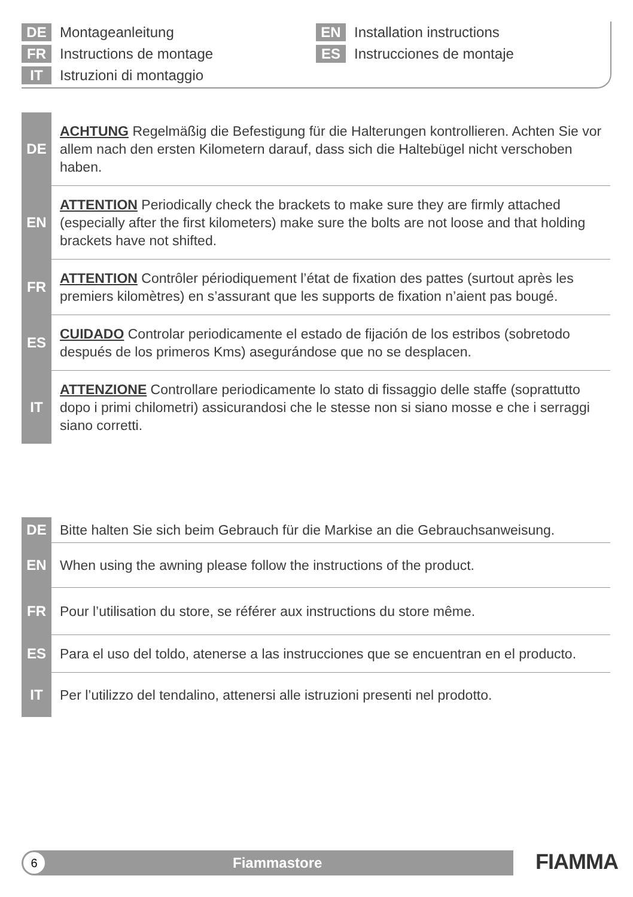DE Montageanleitung
FR Instructions de montage
IT Istruzioni di montaggio
EN Installation instructions
ES Instrucciones de montaje
DE
ACHTUNG Regelmäßig die Befestigung für die Halterungen kontrollieren. Achten Sie vor allem nach den ersten Kilometern darauf, dass sich die Haltebügel nicht verschoben haben.
EN
ATTENTION Periodically check the brackets to make sure they are firmly attached (especially after the first kilometers) make sure the bolts are not loose and that holding brackets have not shifted.
FR
ATTENTION Contrôler périodiquement l’état de fixation des pattes (surtout après les premiers kilomètres) en s’assurant que les supports de fixation n’aient pas bougé.
ES
CUIDADO Controlar periodicamente el estado de fijación de los estribos (sobretodo después de los primeros Kms) asegurándose que no se desplacen.
IT
ATTENZIONE Controllare periodicamente lo stato di fissaggio delle staffe (soprattutto dopo i primi chilometri) assicurandosi che le stesse non si siano mosse e che i serraggi siano corretti.
DE
Bitte halten Sie sich beim Gebrauch für die Markise an die Gebrauchsanweisung.
EN
When using the awning please follow the instructions of the product.
FR
Pour l’utilisation du store, se référer aux instructions du store même.
ES
Para el uso del toldo, atenerse a las instrucciones que se encuentran en el producto.
IT
Per l’utilizzo del tendalino, attenersi alle istruzioni presenti nel prodotto.
6
Fiammastore
FIAMMA